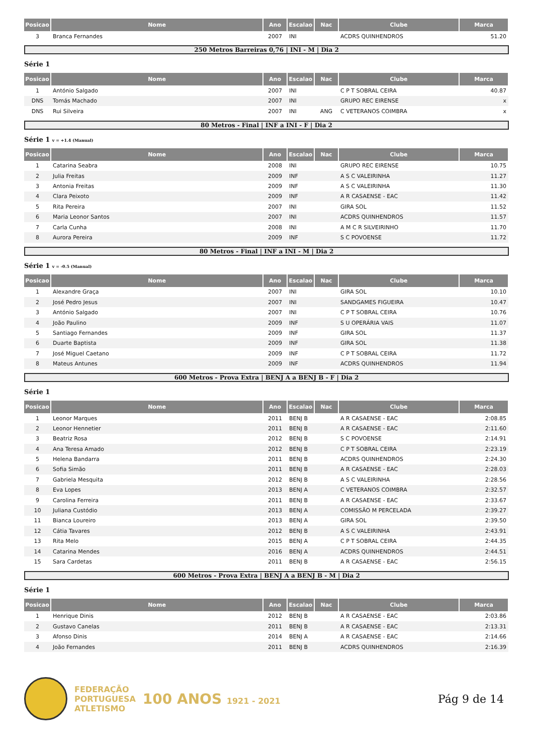| Posicao | Nome | Ano | Escalao | Nac | Clube | Marca |
| --- | --- | --- | --- | --- | --- | --- |
| 3 | Branca Fernandes | 2007 | INI | | ACDRS QUINHENDROS | 51.20 |
250 Metros Barreiras 0,76 | INI - M | Dia 2
Série 1
| Posicao | Nome | Ano | Escalao | Nac | Clube | Marca |
| --- | --- | --- | --- | --- | --- | --- |
| 1 | António Salgado | 2007 | INI | | C P T SOBRAL CEIRA | 40.87 |
| DNS | Tomás Machado | 2007 | INI | | GRUPO REC EIRENSE | x |
| DNS | Rui Silveira | 2007 | INI | ANG | C VETERANOS COIMBRA | x |
80 Metros - Final | INF a INI - F | Dia 2
Série 1 v = +1.4 (Manual)
| Posicao | Nome | Ano | Escalao | Nac | Clube | Marca |
| --- | --- | --- | --- | --- | --- | --- |
| 1 | Catarina Seabra | 2008 | INI | | GRUPO REC EIRENSE | 10.75 |
| 2 | Julia Freitas | 2009 | INF | | A S C VALEIRINHA | 11.27 |
| 3 | Antonia Freitas | 2009 | INF | | A S C VALEIRINHA | 11.30 |
| 4 | Clara Peixoto | 2009 | INF | | A R CASAENSE - EAC | 11.42 |
| 5 | Rita Pereira | 2007 | INI | | GIRA SOL | 11.52 |
| 6 | Maria Leonor Santos | 2007 | INI | | ACDRS QUINHENDROS | 11.57 |
| 7 | Carla Cunha | 2008 | INI | | A M C R SILVEIRINHO | 11.70 |
| 8 | Aurora Pereira | 2009 | INF | | S C POVOENSE | 11.72 |
80 Metros - Final | INF a INI - M | Dia 2
Série 1 v = -0.5 (Manual)
| Posicao | Nome | Ano | Escalao | Nac | Clube | Marca |
| --- | --- | --- | --- | --- | --- | --- |
| 1 | Alexandre Graça | 2007 | INI | | GIRA SOL | 10.10 |
| 2 | José Pedro Jesus | 2007 | INI | | SANDGAMES FIGUEIRA | 10.47 |
| 3 | António Salgado | 2007 | INI | | C P T SOBRAL CEIRA | 10.76 |
| 4 | João Paulino | 2009 | INF | | S U OPERÁRIA VAIS | 11.07 |
| 5 | Santiago Fernandes | 2009 | INF | | GIRA SOL | 11.37 |
| 6 | Duarte Baptista | 2009 | INF | | GIRA SOL | 11.38 |
| 7 | José Miguel Caetano | 2009 | INF | | C P T SOBRAL CEIRA | 11.72 |
| 8 | Mateus Antunes | 2009 | INF | | ACDRS QUINHENDROS | 11.94 |
600 Metros - Prova Extra | BENJ A a BENJ B - F | Dia 2
Série 1
| Posicao | Nome | Ano | Escalao | Nac | Clube | Marca |
| --- | --- | --- | --- | --- | --- | --- |
| 1 | Leonor Marques | 2011 | BENJ B | | A R CASAENSE - EAC | 2:08.85 |
| 2 | Leonor Hennetier | 2011 | BENJ B | | A R CASAENSE - EAC | 2:11.60 |
| 3 | Beatriz Rosa | 2012 | BENJ B | | S C POVOENSE | 2:14.91 |
| 4 | Ana Teresa Amado | 2012 | BENJ B | | C P T SOBRAL CEIRA | 2:23.19 |
| 5 | Helena Bandarra | 2011 | BENJ B | | ACDRS QUINHENDROS | 2:24.30 |
| 6 | Sofia Simão | 2011 | BENJ B | | A R CASAENSE - EAC | 2:28.03 |
| 7 | Gabriela Mesquita | 2012 | BENJ B | | A S C VALEIRINHA | 2:28.56 |
| 8 | Eva Lopes | 2013 | BENJ A | | C VETERANOS COIMBRA | 2:32.57 |
| 9 | Carolina Ferreira | 2011 | BENJ B | | A R CASAENSE - EAC | 2:33.67 |
| 10 | Juliana Custódio | 2013 | BENJ A | | COMISSÃO M PERCELADA | 2:39.27 |
| 11 | Bianca Loureiro | 2013 | BENJ A | | GIRA SOL | 2:39.50 |
| 12 | Cátia Tavares | 2012 | BENJ B | | A S C VALEIRINHA | 2:43.91 |
| 13 | Rita Melo | 2015 | BENJ A | | C P T SOBRAL CEIRA | 2:44.35 |
| 14 | Catarina Mendes | 2016 | BENJ A | | ACDRS QUINHENDROS | 2:44.51 |
| 15 | Sara Cardetas | 2011 | BENJ B | | A R CASAENSE - EAC | 2:56.15 |
600 Metros - Prova Extra | BENJ A a BENJ B - M | Dia 2
Série 1
| Posicao | Nome | Ano | Escalao | Nac | Clube | Marca |
| --- | --- | --- | --- | --- | --- | --- |
| 1 | Henrique Dinis | 2012 | BENJ B | | A R CASAENSE - EAC | 2:03.86 |
| 2 | Gustavo Canelas | 2011 | BENJ B | | A R CASAENSE - EAC | 2:13.31 |
| 3 | Afonso Dinis | 2014 | BENJ A | | A R CASAENSE - EAC | 2:14.66 |
| 4 | João Fernandes | 2011 | BENJ B | | ACDRS QUINHENDROS | 2:16.39 |
FEDERAÇÃO
PORTUGUESA
ATLETISMO
100 ANOS 1921 - 2021
Pág 9 de 14